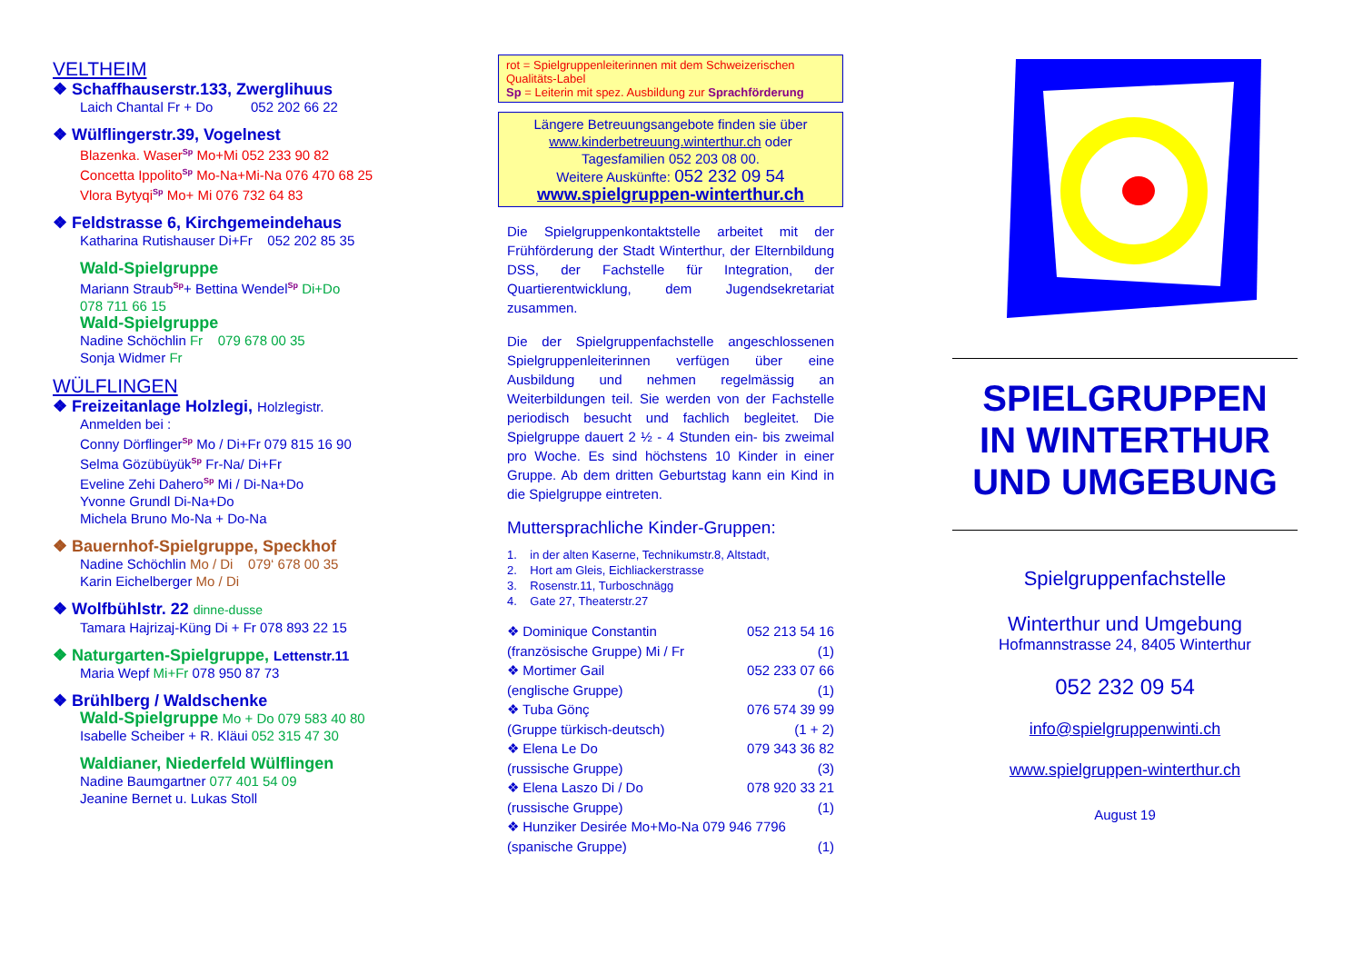VELTHEIM
❖ Schaffhauserstr.133, Zwerglihuus
Laich Chantal Fr + Do 052 202 66 22
❖ Wülflingerstr.39, Vogelnest
Blazenka. Waser<sup>Sp</sup> Mo+Mi 052 233 90 82
Concetta Ippolito<sup>Sp</sup> Mo-Na+Mi-Na 076 470 68 25
Vlora Bytyqi<sup>Sp</sup> Mo+ Mi 076 732 64 83
❖ Feldstrasse 6, Kirchgemeindehaus
Katharina Rutishauser Di+Fr 052 202 85 35
Wald-Spielgruppe
Mariann Straub<sup>Sp</sup>+ Bettina Wendel<sup>Sp</sup> Di+Do
078 711 66 15
Wald-Spielgruppe
Nadine Schöchlin Fr 079 678 00 35
Sonja Widmer Fr
WÜLFLINGEN
❖ Freizeitanlage Holzlegi, Holzlegistr.
Anmelden bei :
Conny Dörflinger<sup>Sp</sup> Mo / Di+Fr 079 815 16 90
Selma Gözübüyük<sup>Sp</sup> Fr-Na/ Di+Fr
Eveline Zehi Dahero<sup>Sp</sup> Mi / Di-Na+Do
Yvonne Grundl Di-Na+Do
Michela Bruno Mo-Na + Do-Na
❖ Bauernhof-Spielgruppe, Speckhof
Nadine Schöchlin Mo / Di 079‘ 678 00 35
Karin Eichelberger Mo / Di
❖ Wolfbühlstr. 22 dinne-dusse
Tamara Hajrizaj-Küng Di + Fr 078 893 22 15
❖ Naturgarten-Spielgruppe, Lettenstr.11
Maria Wepf Mi+Fr 078 950 87 73
❖ Brühlberg / Waldschenke
Wald-Spielgruppe Mo + Do 079 583 40 80
Isabelle Scheiber + R. Kläui 052 315 47 30
Waldianer, Niederfeld Wülflingen
Nadine Baumgartner 077 401 54 09
Jeanine Bernet u. Lukas Stoll
rot = Spielgruppenleiterinnen mit dem Schweizerischen Qualitäts-Label
Sp = Leiterin mit spez. Ausbildung zur Sprachförderung
Längere Betreuungsangebote finden sie über
www.kinderbetreuung.winterthur.ch oder
Tagesfamilien 052 203 08 00.
Weitere Auskünfte: 052 232 09 54
www.spielgruppen-winterthur.ch
Die Spielgruppenkontaktstelle arbeitet mit der Frühförderung der Stadt Winterthur, der Elternbildung DSS, der Fachstelle für Integration, der Quartierentwicklung, dem Jugendsekretariat zusammen.
Die der Spielgruppenfachstelle angeschlossenen Spielgruppenleiterinnen verfügen über eine Ausbildung und nehmen regelmässig an Weiterbildungen teil. Sie werden von der Fachstelle periodisch besucht und fachlich begleitet. Die Spielgruppe dauert 2 ½ - 4 Stunden ein- bis zweimal pro Woche. Es sind höchstens 10 Kinder in einer Gruppe. Ab dem dritten Geburtstag kann ein Kind in die Spielgruppe eintreten.
Muttersprachliche Kinder-Gruppen:
1. in der alten Kaserne, Technikumstr.8, Altstadt,
2. Hort am Gleis, Eichliackerstrasse
3. Rosenstr.11, Turboschnägg
4. Gate 27, Theaterstr.27
❖ Dominique Constantin 052 213 54 16
(französische Gruppe) Mi / Fr (1)
❖ Mortimer Gail 052 233 07 66
(englische Gruppe) (1)
❖ Tuba Gönç 076 574 39 99
(Gruppe türkisch-deutsch) (1 + 2)
❖ Elena Le Do 079 343 36 82
(russische Gruppe) (3)
❖ Elena Laszo Di / Do 078 920 33 21
(russische Gruppe) (1)
❖ Hunziker Desirée Mo+Mo-Na 079 946 7796
(spanische Gruppe) (1)
SPIELGRUPPEN
IN WINTERTHUR
UND UMGEBUNG
Spielgruppenfachstelle
Winterthur und Umgebung
Hofmannstrasse 24, 8405 Winterthur
052 232 09 54
info@spielgruppenwinti.ch
www.spielgruppen-winterthur.ch
August 19